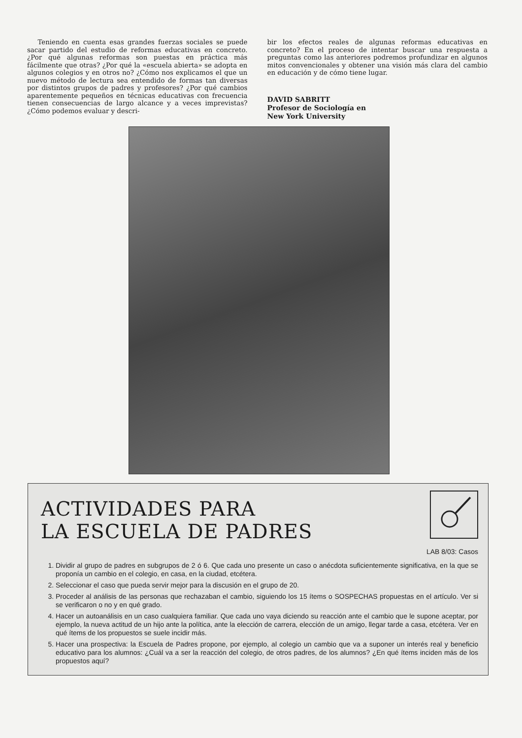Teniendo en cuenta esas grandes fuerzas sociales se puede sacar partido del estudio de reformas educativas en concreto. ¿Por qué algunas reformas son puestas en práctica más fácilmente que otras? ¿Por qué la «escuela abierta» se adopta en algunos colegios y en otros no? ¿Cómo nos explicamos el que un nuevo método de lectura sea entendido de formas tan diversas por distintos grupos de padres y profesores? ¿Por qué cambios aparentemente pequeños en técnicas educativas con frecuencia tienen consecuencias de largo alcance y a veces imprevistas? ¿Cómo podemos evaluar y descri-
bir los efectos reales de algunas reformas educativas en concreto? En el proceso de intentar buscar una respuesta a preguntas como las anteriores podremos profundizar en algunos mitos convencionales y obtener una visión más clara del cambio en educación y de cómo tiene lugar.
DAVID SABRITT
Profesor de Sociología en
New York University
ACTIVIDADES PARA
LA ESCUELA DE PADRES
LAB 8/03: Casos
1. Dividir al grupo de padres en subgrupos de 2 ó 6. Que cada uno presente un caso o anécdota suficientemente significativa, en la que se proponía un cambio en el colegio, en casa, en la ciudad, etcétera.
2. Seleccionar el caso que pueda servir mejor para la discusión en el grupo de 20.
3. Proceder al análisis de las personas que rechazaban el cambio, siguiendo los 15 ítems o SOSPECHAS propuestas en el artículo. Ver si se verificaron o no y en qué grado.
4. Hacer un autoanálisis en un caso cualquiera familiar. Que cada uno vaya diciendo su reacción ante el cambio que le supone aceptar, por ejemplo, la nueva actitud de un hijo ante la política, ante la elección de carrera, elección de un amigo, llegar tarde a casa, etcétera. Ver en qué ítems de los propuestos se suele incidir más.
5. Hacer una prospectiva: la Escuela de Padres propone, por ejemplo, al colegio un cambio que va a suponer un interés real y beneficio educativo para los alumnos: ¿Cuál va a ser la reacción del colegio, de otros padres, de los alumnos? ¿En qué ítems inciden más de los propuestos aquí?